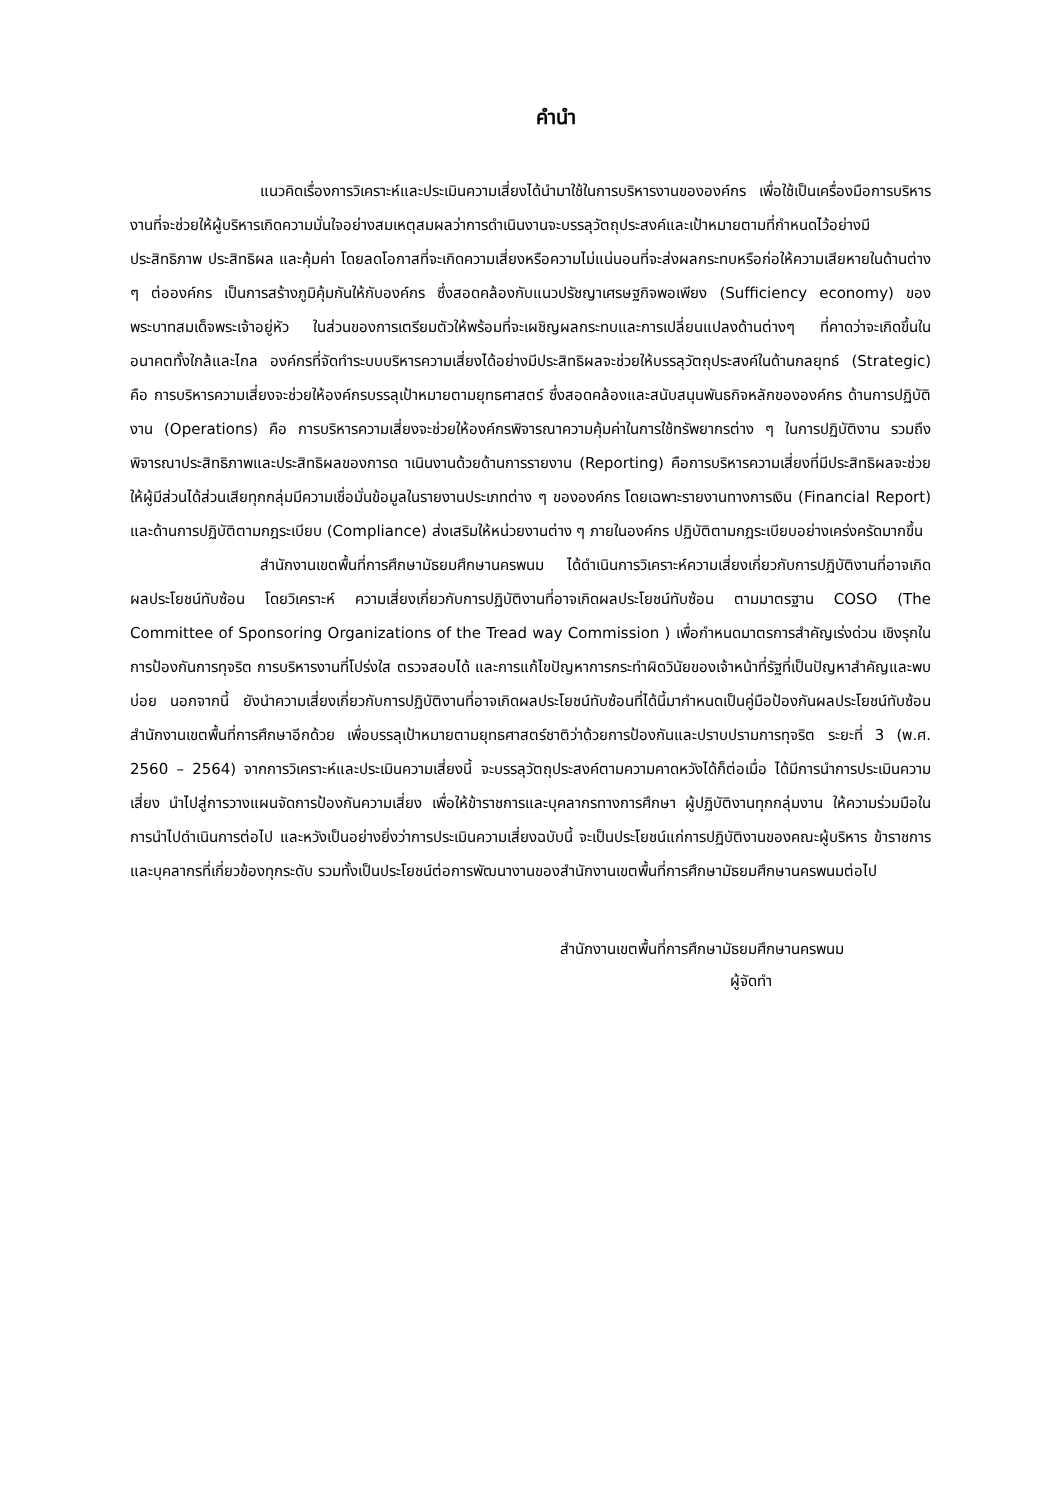คำนำ
แนวคิดเรื่องการวิเคราะห์และประเมินความเสี่ยงได้นำมาใช้ในการบริหารงานขององค์กร เพื่อใช้เป็นเครื่องมือการบริหารงานที่จะช่วยให้ผู้บริหารเกิดความมั่นใจอย่างสมเหตุสมผลว่าการดำเนินงานจะบรรลุวัตถุประสงค์และเป้าหมายตามที่กำหนดไว้อย่างมีประสิทธิภาพ ประสิทธิผล และคุ้มค่า โดยลดโอกาสที่จะเกิดความเสี่ยงหรือความไม่แน่นอนที่จะส่งผลกระทบหรือก่อให้ความเสียหายในด้านต่าง ๆ ต่อองค์กร เป็นการสร้างภูมิคุ้มกันให้กับองค์กร ซึ่งสอดคล้องกับแนวปรัชญาเศรษฐกิจพอเพียง (Sufficiency economy) ของพระบาทสมเด็จพระเจ้าอยู่หัว ในส่วนของการเตรียมตัวให้พร้อมที่จะเผชิญผลกระทบและการเปลี่ยนแปลงด้านต่างๆ ที่คาดว่าจะเกิดขึ้นในอนาคตทั้งใกล้และไกล องค์กรที่จัดทำระบบบริหารความเสี่ยงได้อย่างมีประสิทธิผลจะช่วยให้บรรลุวัตถุประสงค์ในด้านกลยุทธ์ (Strategic) คือ การบริหารความเสี่ยงจะช่วยให้องค์กรบรรลุเป้าหมายตามยุทธศาสตร์ ซึ่งสอดคล้องและสนับสนุนพันธกิจหลักขององค์กร ด้านการปฏิบัติงาน (Operations) คือ การบริหารความเสี่ยงจะช่วยให้องค์กรพิจารณาความคุ้มค่าในการใช้ทรัพยากรต่าง ๆ ในการปฏิบัติงาน รวมถึงพิจารณาประสิทธิภาพและประสิทธิผลของการด าเนินงานด้วยด้านการรายงาน (Reporting) คือการบริหารความเสี่ยงที่มีประสิทธิผลจะช่วยให้ผู้มีส่วนได้ส่วนเสียทุกกลุ่มมีความเชื่อมั่นข้อมูลในรายงานประเภทต่าง ๆ ขององค์กร โดยเฉพาะรายงานทางการเงิน (Financial Report) และด้านการปฏิบัติตามกฎระเบียบ (Compliance) ส่งเสริมให้หน่วยงานต่าง ๆ ภายในองค์กร ปฏิบัติตามกฎระเบียบอย่างเคร่งครัดมากขึ้น
สำนักงานเขตพื้นที่การศึกษามัธยมศึกษานครพนม ได้ดำเนินการวิเคราะห์ความเสี่ยงเกี่ยวกับการปฏิบัติงานที่อาจเกิดผลประโยชน์ทับซ้อน โดยวิเคราะห์ ความเสี่ยงเกี่ยวกับการปฏิบัติงานที่อาจเกิดผลประโยชน์ทับซ้อน ตามมาตรฐาน COSO (The Committee of Sponsoring Organizations of the Tread way Commission ) เพื่อกำหนดมาตรการสำคัญเร่งด่วน เชิงรุกในการป้องกันการทุจริต การบริหารงานที่โปร่งใส ตรวจสอบได้ และการแก้ไขปัญหาการกระทำผิดวินัยของเจ้าหน้าที่รัฐที่เป็นปัญหาสำคัญและพบบ่อย นอกจากนี้ ยังนำความเสี่ยงเกี่ยวกับการปฏิบัติงานที่อาจเกิดผลประโยชน์ทับซ้อนที่ได้นี้มากำหนดเป็นคู่มือป้องกันผลประโยชน์ทับซ้อน สำนักงานเขตพื้นที่การศึกษาอีกด้วย เพื่อบรรลุเป้าหมายตามยุทธศาสตร์ชาติว่าด้วยการป้องกันและปราบปรามการทุจริต ระยะที่ 3 (พ.ศ. 2560 – 2564) จากการวิเคราะห์และประเมินความเสี่ยงนี้ จะบรรลุวัตถุประสงค์ตามความคาดหวังได้ก็ต่อเมื่อ ได้มีการนำการประเมินความเสี่ยง นำไปสู่การวางแผนจัดการป้องกันความเสี่ยง เพื่อให้ข้าราชการและบุคลากรทางการศึกษา ผู้ปฏิบัติงานทุกกลุ่มงาน ให้ความร่วมมือในการนำไปดำเนินการต่อไป และหวังเป็นอย่างยิ่งว่าการประเมินความเสี่ยงฉบับนี้ จะเป็นประโยชน์แก่การปฏิบัติงานของคณะผู้บริหาร ข้าราชการและบุคลากรที่เกี่ยวข้องทุกระดับ รวมทั้งเป็นประโยชน์ต่อการพัฒนางานของสำนักงานเขตพื้นที่การศึกษามัธยมศึกษานครพนมต่อไป
สำนักงานเขตพื้นที่การศึกษามัธยมศึกษานครพนม
ผู้จัดทำ